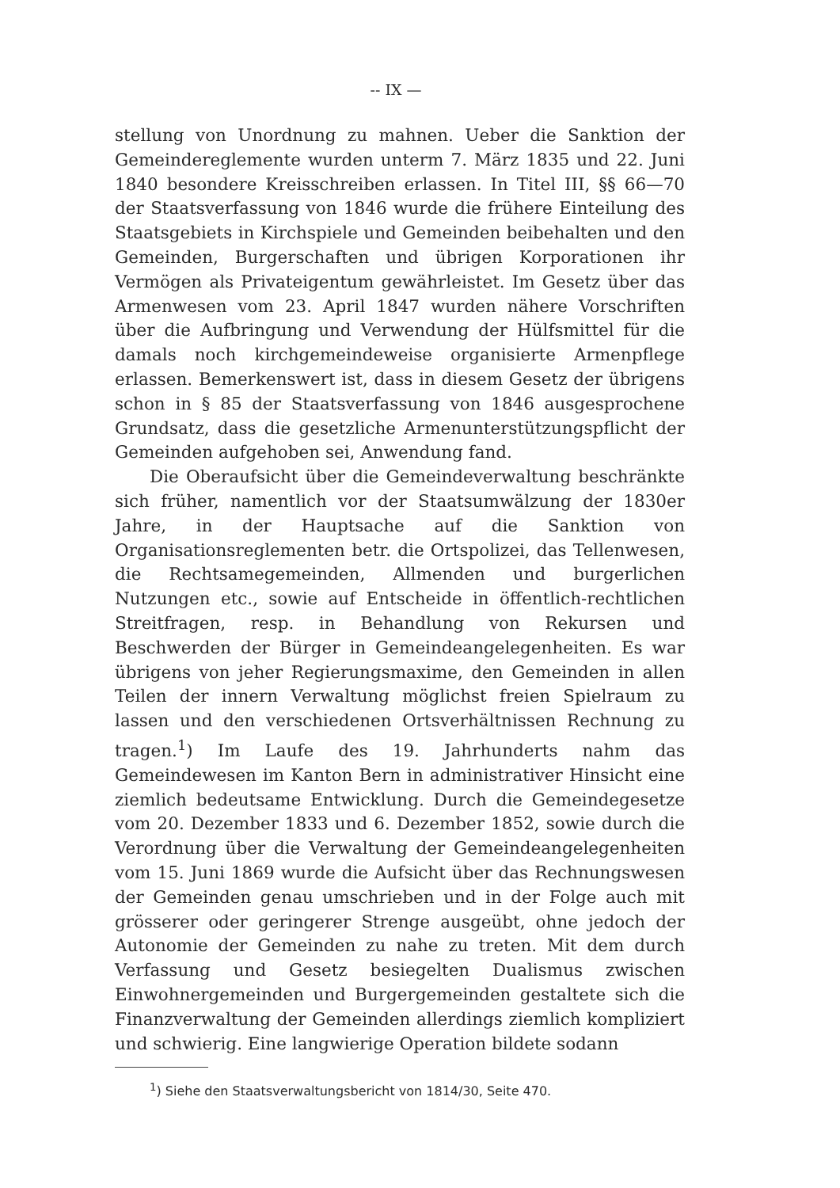-- IX —
stellung von Unordnung zu mahnen. Ueber die Sanktion der Gemeindereglemente wurden unterm 7. März 1835 und 22. Juni 1840 besondere Kreisschreiben erlassen. In Titel III, §§ 66—70 der Staatsverfassung von 1846 wurde die frühere Einteilung des Staatsgebiets in Kirchspiele und Gemeinden beibehalten und den Gemeinden, Burgerschaften und übrigen Korporationen ihr Vermögen als Privateigentum gewährleistet. Im Gesetz über das Armenwesen vom 23. April 1847 wurden nähere Vorschriften über die Aufbringung und Verwendung der Hülfsmittel für die damals noch kirchgemeindeweise organisierte Armenpflege erlassen. Bemerkenswert ist, dass in diesem Gesetz der übrigens schon in § 85 der Staatsverfassung von 1846 ausgesprochene Grundsatz, dass die gesetzliche Armenunterstützungspflicht der Gemeinden aufgehoben sei, Anwendung fand.
Die Oberaufsicht über die Gemeindeverwaltung beschränkte sich früher, namentlich vor der Staatsumwälzung der 1830er Jahre, in der Hauptsache auf die Sanktion von Organisationsreglementen betr. die Ortspolizei, das Tellenwesen, die Rechtsamegemeinden, Allmenden und burgerlichen Nutzungen etc., sowie auf Entscheide in öffentlich-rechtlichen Streitfragen, resp. in Behandlung von Rekursen und Beschwerden der Bürger in Gemeindeangelegenheiten. Es war übrigens von jeher Regierungsmaxime, den Gemeinden in allen Teilen der innern Verwaltung möglichst freien Spielraum zu lassen und den verschiedenen Ortsverhältnissen Rechnung zu tragen.<sup>1</sup>) Im Laufe des 19. Jahrhunderts nahm das Gemeindewesen im Kanton Bern in administrativer Hinsicht eine ziemlich bedeutsame Entwicklung. Durch die Gemeindegesetze vom 20. Dezember 1833 und 6. Dezember 1852, sowie durch die Verordnung über die Verwaltung der Gemeindeangelegenheiten vom 15. Juni 1869 wurde die Aufsicht über das Rechnungswesen der Gemeinden genau umschrieben und in der Folge auch mit grösserer oder geringerer Strenge ausgeübt, ohne jedoch der Autonomie der Gemeinden zu nahe zu treten. Mit dem durch Verfassung und Gesetz besiegelten Dualismus zwischen Einwohnergemeinden und Burgergemeinden gestaltete sich die Finanzverwaltung der Gemeinden allerdings ziemlich kompliziert und schwierig. Eine langwierige Operation bildete sodann
<sup>1</sup>) Siehe den Staatsverwaltungsbericht von 1814/30, Seite 470.